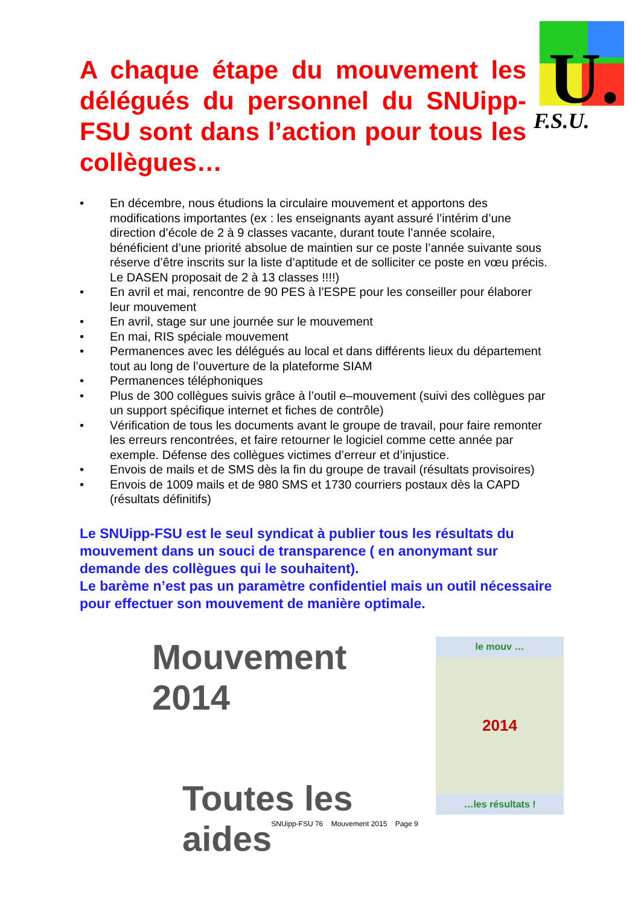A chaque étape du mouvement les délégués du personnel du SNUipp-FSU sont dans l’action pour tous les collègues…
U.
F.S.U.
• En décembre, nous étudions la circulaire mouvement et apportons des modifications importantes (ex : les enseignants ayant assuré l’intérim d’une direction d’école de 2 à 9 classes vacante, durant toute l’année scolaire, bénéficient d’une priorité absolue de maintien sur ce poste l’année suivante sous réserve d’être inscrits sur la liste d’aptitude et de solliciter ce poste en vœu précis. Le DASEN proposait de 2 à 13 classes !!!!)
• En avril et mai, rencontre de 90 PES à l’ESPE pour les conseiller pour élaborer leur mouvement
• En avril, stage sur une journée sur le mouvement
• En mai, RIS spéciale mouvement
• Permanences avec les délégués au local et dans différents lieux du département tout au long de l’ouverture de la plateforme SIAM
• Permanences téléphoniques
• Plus de 300 collègues suivis grâce à l’outil e–mouvement (suivi des collègues par un support spécifique internet et fiches de contrôle)
• Vérification de tous les documents avant le groupe de travail, pour faire remonter les erreurs rencontrées, et faire retourner le logiciel comme cette année par exemple. Défense des collègues victimes d’erreur et d’injustice.
• Envois de mails et de SMS dès la fin du groupe de travail (résultats provisoires)
• Envois de 1009 mails et de 980 SMS et 1730 courriers postaux dès la CAPD (résultats définitifs)
Le SNUipp-FSU est le seul syndicat à publier tous les résultats du mouvement dans un souci de transparence ( en anonymant sur demande des collègues qui le souhaitent).
Le barème n’est pas un paramètre confidentiel mais un outil nécessaire pour effectuer son mouvement de manière optimale.
Mouvement 2014
Toutes les aides
le mouv …
2014
…les résultats !
SNUipp-FSU 76 Mouvement 2015 Page 9